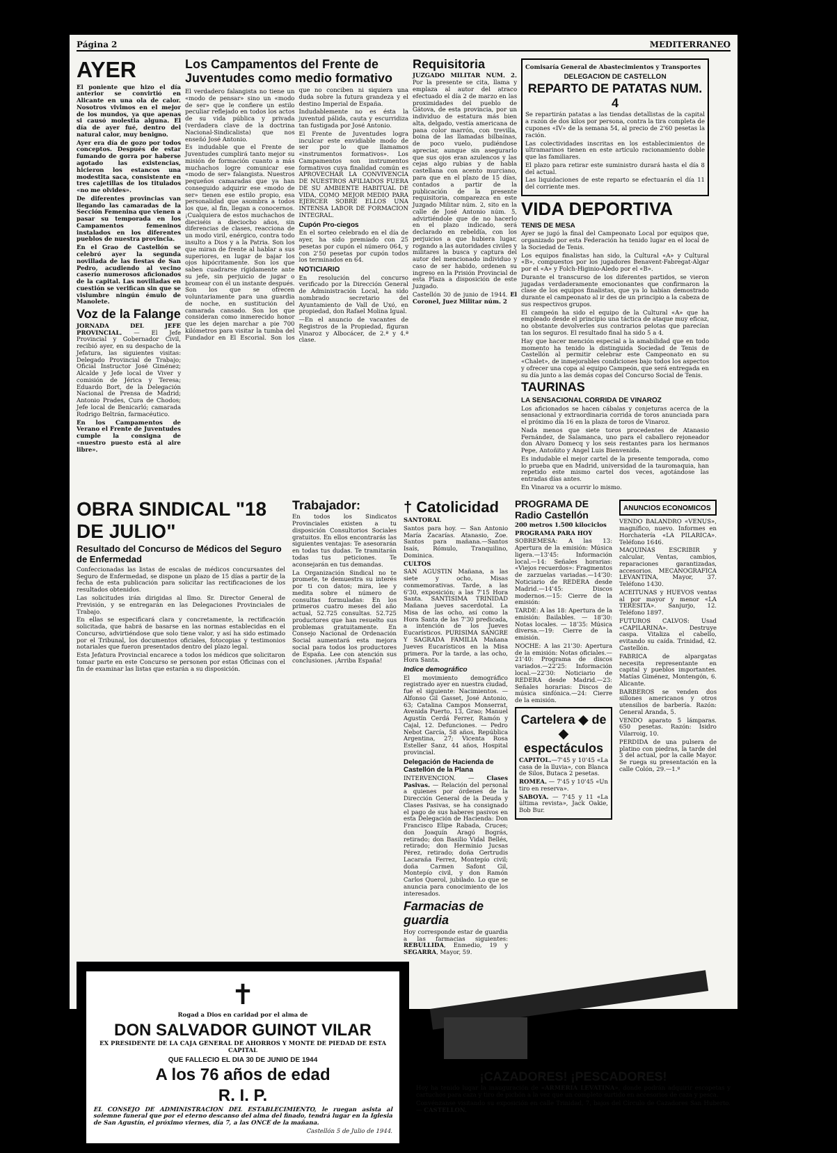Página 2 MEDITERRANEO
AYER
El poniente que hizo el día anterior se convirtió en Alicante en una ola de calor. Nosotros vivimos en el mejor de los mundos, ya que apenas si causó molestia alguna. El día de ayer fué, dentro del natural calor, muy benigno.
Ayer era día de gozo por todos conceptos. Después de estar fumando de gorra por haberse agotado las existencias, hicieron los estancos una modestita saca, consistente en tres cajetillas de los titulados «no me olvides».
De diferentes provincias van llegando las camaradas de la Sección Femenina que vienen a pasar su temporada en los Campamentos femeninos instalados en los diferentes pueblos de nuestra provincia.
En el Grao de Castellón se celebró ayer la segunda novillada de las fiestas de San Pedro, acudiendo al vecino caserío numerosos aficionados de la capital. Las novilladas en cuestión se verifican sin que se vislumbre ningún émulo de Manolete.
Voz de la Falange
JORNADA DEL JEFE PROVINCIAL. — El Jefe Provincial y Gobernador Civil, recibió ayer, en su despacho de la Jefatura, las siguientes visitas: Delegado Provincial de Trabajo; Oficial Instructor José Giménez; Alcalde y Jefe local de Viver y comisión de Jérica y Teresa; Eduardo Bort, de la Delegación Nacional de Prensa de Madrid; Antonio Prades, Cura de Chodos; Jefe local de Benicarló; camarada Rodrigo Beltrán, farmacéutico.
En los Campamentos de Verano el Frente de Juventudes cumple la consigna de «nuestro puesto está al aire libre».
Los Campamentos del Frente de Juventudes como medio formativo
El verdadero falangista no tiene un «modo de pensar» sino un «modo de ser» que le confiere un estilo peculiar reflejado en todos los actos de su vida pública y privada (verdadera clave de la doctrina Nacional-Sindicalista) que nos enseñó José Antonio.
Es indudable que el Frente de Juventudes cumplirá tanto mejor su misión de formación cuanto a más muchachos logre comunicar ese «modo de ser» falangista. Nuestros pequeños camaradas que ya han conseguido adquirir ese «modo de ser» tienen ese estilo propio, esa personalidad que asombra a todos los que, al fin, llegan a conocernos. ¡Cualquiera de estos muchachos de dieciséis a dieciocho años, sin diferencias de clases, reacciona de un modo viril, enérgico, contra todo insulto a Dios y a la Patria. Son los que miran de frente al hablar a sus superiores, en lugar de bajar los ojos hipócritamente. Son los que saben cuadrarse rígidamente ante su jefe, sin perjuicio de jugar o bromear con él un instante después. Son los que se ofrecen voluntariamente para una guardia de noche, en sustitución del camarada cansado. Son los que consideran como inmerecido honor que les dejen marchar a pie 700 kilómetros para visitar la tumba del Fundador en El Escorial. Son los que no conciben ni siquiera una duda sobre la futura grandeza y el destino Imperial de España.
Indudablemente no es ésta la juventud pálida, cauta y escurridiza tan fustigada por José Antonio.
El Frente de Juventudes logra inculcar este envidiable modo de ser por lo que llamamos «instrumentos formativos». Los Campamentos son instrumentos formativos cuya finalidad común es APROVECHAR LA CONVIVENCIA DE NUESTROS AFILIADOS FUERA DE SU AMBIENTE HABITUAL DE VIDA, COMO MEJOR MEDIO PARA EJERCER SOBRE ELLOS UNA INTENSA LABOR DE FORMACION INTEGRAL.
Cupón Pro-ciegos
En el sorteo celebrado en el día de ayer, ha sido premiado con 25 pesetas por cupón el número 064, y con 2'50 pesetas por cupón todos los terminados en 64.
NOTICIARIO
En resolución del concurso verificado por la Dirección General de Administración Local, ha sido nombrado secretario del Ayuntamiento de Vall de Uxó, en propiedad, don Rafael Molina Igual.
—En el anuncio de vacantes de Registros de la Propiedad, figuran Vinaroz y Albocácer, de 2.ª y 4.ª clase.
Requisitoria
JUZGADO MILITAR NUM. 2. Por la presente se cita, llama y emplaza al autor del atraco efectuado el día 2 de marzo en las proximidades del pueblo de Gátova, de esta provincia, por un individuo de estatura más bien alta, delgado, vestía americana de pana color marrón, con trevilla, boina de las llamadas bilbaínas, de poco vuelo, pudiéndose apreciar, aunque sin asegurarlo que sus ojos eran azulencos y las cejas algo rubias y de habla castellana con acento murciano, para que en el plazo de 15 días, contados a partir de la publicación de la presente requisitoria, comparezca en este Juzgado Militar núm. 2, sito en la calle de José Antonio núm. 5, advirtiéndole que de no hacerlo en el plazo indicado, será declarado en rebeldía, con los perjuicios a que hubiera lugar, rogando a las autoridades civiles y militares la busca y captura del autor del mencionado individuo y caso de ser habido, ordenen su ingreso en la Prisión Provincial de esta Plaza a disposición de este Juzgado.
Castellón 30 de junio de 1944. El Coronel, Juez Militar núm. 2
Comisaría General de Abastecimientos y Transportes
DELEGACION DE CASTELLON
REPARTO DE PATATAS NUM. 4
Se repartirán patatas a las tiendas detallistas de la capital a razón de dos kilos por persona, contra la tira completa de cupones «IV» de la semana 54, al precio de 2'60 pesetas la ración.
Las colectividades inscritas en los establecimientos de ultramarinos tienen en este artículo racionamiento doble que las familiares.
El plazo para retirar este suministro durará hasta el día 8 del actual.
Las liquidaciones de este reparto se efectuarán el día 11 del corriente mes.
VIDA DEPORTIVA
TENIS DE MESA
Ayer se jugó la final del Campeonato Local por equipos que, organizado por esta Federación ha tenido lugar en el local de la Sociedad de Tenis.
Los equipos finalistas han sido, la Cultural «A» y Cultural «B», compuestos por los jugadores Benavent-Fabregat-Algar por el «A» y Folch-Higinio-Aledo por el «B».
Durante el transcurso de los diferentes partidos, se vieron jugadas verdaderamente emocionantes que confirmaron la clase de los equipos finalistas, que ya lo habían demostrado durante el campeonato al ir des de un principio a la cabeza de sus respectivos grupos.
El campeón ha sido el equipo de la Cultural «A» que ha empleado desde el principio una táctica de ataque muy eficaz, no obstante devolverles sus contrarios pelotas que parecían tan los seguros. El resultado final ha sido 5 a 4.
Hay que hacer mención especial a la amabilidad que en todo momento ha tenido la distinguida Sociedad de Tenis de Castellón al permitir celebrar este Campeonato en su «Chalet», de inmejorables condiciones bajo todos los aspectos y ofrecer una copa al equipo Campeón, que será entregada en su día junto a las demás copas del Concurso Social de Tenis.
TAURINAS
LA SENSACIONAL CORRIDA DE VINAROZ
Los aficionados se hacen cábalas y conjeturas acerca de la sensacional y extraordinaria corrida de toros anunciada para el próximo día 16 en la plaza de toros de Vinaroz.
Nada menos que siete toros procedentes de Atanasio Fernández, de Salamanca, uno para el caballero rejoneador don Alvaro Domecq y los seis restantes para los hermanos Pepe, Antoñito y Angel Luis Bienvenida.
Es indudable el mejor cartel de la presente temporada, como lo prueba que en Madrid, universidad de la tauromaquia, han repetido este mismo cartel dos veces, agotándose las entradas días antes.
En Vinaroz va a ocurrir lo mismo.
OBRA SINDICAL "18 DE JULIO"
Resultado del Concurso de Médicos del Seguro de Enfermedad
Confeccionadas las listas de escalas de médicos concursantes del Seguro de Enfermedad, se dispone un plazo de 15 días a partir de la fecha de esta publicación para solicitar las rectificaciones de los resultados obtenidos.
Las solicitudes irán dirigidas al Ilmo. Sr. Director General de Previsión, y se entregarán en las Delegaciones Provinciales de Trabajo.
En ellas se especificará clara y concretamente, la rectificación solicitada, que habrá de basarse en las normas establecidas en el Concurso, advirtiéndose que solo tiene valor, y así ha sido estimado por el Tribunal, los documentos oficiales, fotocopias y testimonios notariales que fueron presentados dentro del plazo legal.
Esta Jefatura Provincial encarece a todos los médicos que solicitaron tomar parte en este Concurso se personen por estas Oficinas con el fin de examinar las listas que estarán a su disposición.
Trabajador:
En todos los Sindicatos Provinciales existen a tu disposición Consultorios Sociales gratuitos. En ellos encontrarás las siguientes ventajas: Te asesorarán en todas tus dudas. Te tramitarán todas tus peticiones. Te aconsejarán en tus demandas.
La Organización Sindical no te promete, te demuestra su interés por ti con datos; mira, lee y medita sobre el número de consultas formuladas: En los primeros cuatro meses del año actual, 52.725 consultas. 52.725 productores que han resuelto sus problemas gratuitamente. En Consejo Nacional de Ordenación Social aumentará esta mejora social para todos los productores de España. Lee con atención sus conclusiones. ¡Arriba España!
† Catolicidad
SANTORAL
Santos para hoy. — San Antonio María Zacarías. Atanasio, Zoe. Santos para mañana.—Santos Isaís, Rómulo, Tranquilino, Dominica.
CULTOS
SAN AGUSTIN Mañana, a las siete y ocho, Misas conmemorativas. Tarde, a las 6'30, exposición; a las 7'15 Hora Santa. SANTISIMA TRINIDAD Mañana jueves sacerdotal. La Misa de las ocho, así como la Hora Santa de las 7'30 predicada, a intención de los Jueves Eucarísticos. PURISIMA SANGRE Y SAGRADA FAMILIA Mañana Jueves Eucarísticos en la Misa primera. Por la tarde, a las ocho, Hora Santa.
Indice demográfico
El movimiento demográfico registrado ayer en nuestra ciudad, fué el siguiente: Nacimientos. — Alfonso Gil Gasset, José Antonio, 63; Catalina Campos Monserrat, Avenida Puerto, 13, Grao; Manuel Agustín Cerdá Ferrer, Ramón y Cajal, 12. Defunciones. — Pedro Nebot García, 58 años, República Argentina, 27; Vicenta Rosa Esteller Sanz, 44 años, Hospital provincial.
Delegación de Hacienda de Castellón de la Plana
INTERVENCION. — Clases Pasivas. — Relación del personal a quienes por órdenes de la Dirección General de la Deuda y Clases Pasivas, se ha consignado el pago de sus haberes pasivos en esta Delegación de Hacienda: Don Francisco Elipe Rabada, Cruces; don Joaquín Aragó Bográs, retirado; don Basilio Vidal Bellés, retirado; don Herminio Jucsas Pérez, retirado; doña Gertrudis Lacaraña Ferrez, Montepío civil; doña Carmen Safont Gil, Montepío civil, y don Ramón Carlos Querol, jubilado. Lo que se anuncia para conocimiento de los interesados.
Farmacias de guardia
Hoy corresponde estar de guardia a las farmacias siguientes: REBULLIDA, Enmedio, 19 y SEGARRA, Mayor, 59.
PROGRAMA DE Radio Castellón
200 metros 1.500 kilociclos
PROGRAMA PARA HOY
SOBREMESA: A las 13: Apertura de la emisión: Música ligera.—13'45: Información local.—14: Señales horarias: «Viejos recuerdos»: Fragmentos de zarzuelas variadas.—14'30: Noticiario de REDERA desde Madrid.—14'45: Discos modernos.—15: Cierre de la emisión:
TARDE: A las 18: Apertura de la emisión: Bailables. — 18'30: Notas locales. — 18'35: Música diversa.—19: Cierre de la emisión.
NOCHE: A las 21'30: Apertura de la emisión: Notas oficiales.—21'40: Programa de discos variados.—22'25: Información local.—22'30: Noticiario de REDERA desde Madrid.—23: Señales horarias: Discos de música sinfónica.—24: Cierre de la emisión.
Cartelera ◆ de ◆ espectáculos
CAPITOL.—7'45 y 10'45 «La casa de la lluvia», con Blanca de Silos, Butaca 2 pesetas.
ROMEA. — 7'45 y 10'45 «Un tiro en reserva».
SABOYA. — 7'45 y 11 «La última revista», Jack Oakie, Bob Bur.
ANUNCIOS ECONOMICOS
VENDO BALANDRO «VENUS», magnífico, nuevo. Informes en Horchatería «LA PILARICA». Teléfono 1646.
MAQUINAS ESCRIBIR y calcular, Ventas, cambios, reparaciones garantizadas, accesorios. MECANOGRAFICA LEVANTINA, Mayor, 37. Teléfono 1430.
ACEITUNAS y HUEVOS ventas al por mayor y menor «LA TERESITA». Sanjurjo, 12. Teléfono 1897.
FUTUROS CALVOS: Usad «CAPILARINA». Destruye caspa. Vitaliza el cabello, evitando su caída. Trinidad, 42. Castellón.
FABRICA de alpargatas necesita representante en capital y pueblos importantes. Matías Giménez, Montengón, 6. Alicante.
BARBEROS se venden dos sillones americanos y otros utensilios de barbería. Razón: General Aranda, 5.
VENDO aparato 5 lámparas. 650 pesetas. Razón: Isidro Vilarroig, 10.
PERDIDA de una pulsera de platino con piedras, la tarde del 3 del actual, por la calle Mayor. Se ruega su presentación en la calle Colón, 29.—1.º
✝
Rogad a Dios en caridad por el alma de
DON SALVADOR GUINOT VILAR
EX PRESIDENTE DE LA CAJA GENERAL DE AHORROS Y MONTE DE PIEDAD DE ESTA CAPITAL
QUE FALLECIO EL DIA 30 DE JUNIO DE 1944
A los 76 años de edad
R. I. P.
EL CONSEJO DE ADMINISTRACION DEL ESTABLECIMIENTO, le ruegan asista al solemne funeral que por el eterno descanso del alma del finado, tendrá lugar en la Iglesia de San Agustín, el próximo viernes, día 7, a las ONCE de la mañana.
Castellón 5 de Julio de 1944.
¡CAZADORES! ¡PESCADORES!
Hoy ha tenido lugar la inauguración de «ARMERIA LEVATINA», donde podrán adquirir escopetas y cartuchos para caza y tiro de pichón a la vez que un completo surtido en accesorios de caza y pesca.
Convénzanse visitando su exposición en calle Trinidad, 7, bajos del Círculo de Cazadores San Huberto. — CASTELLON.